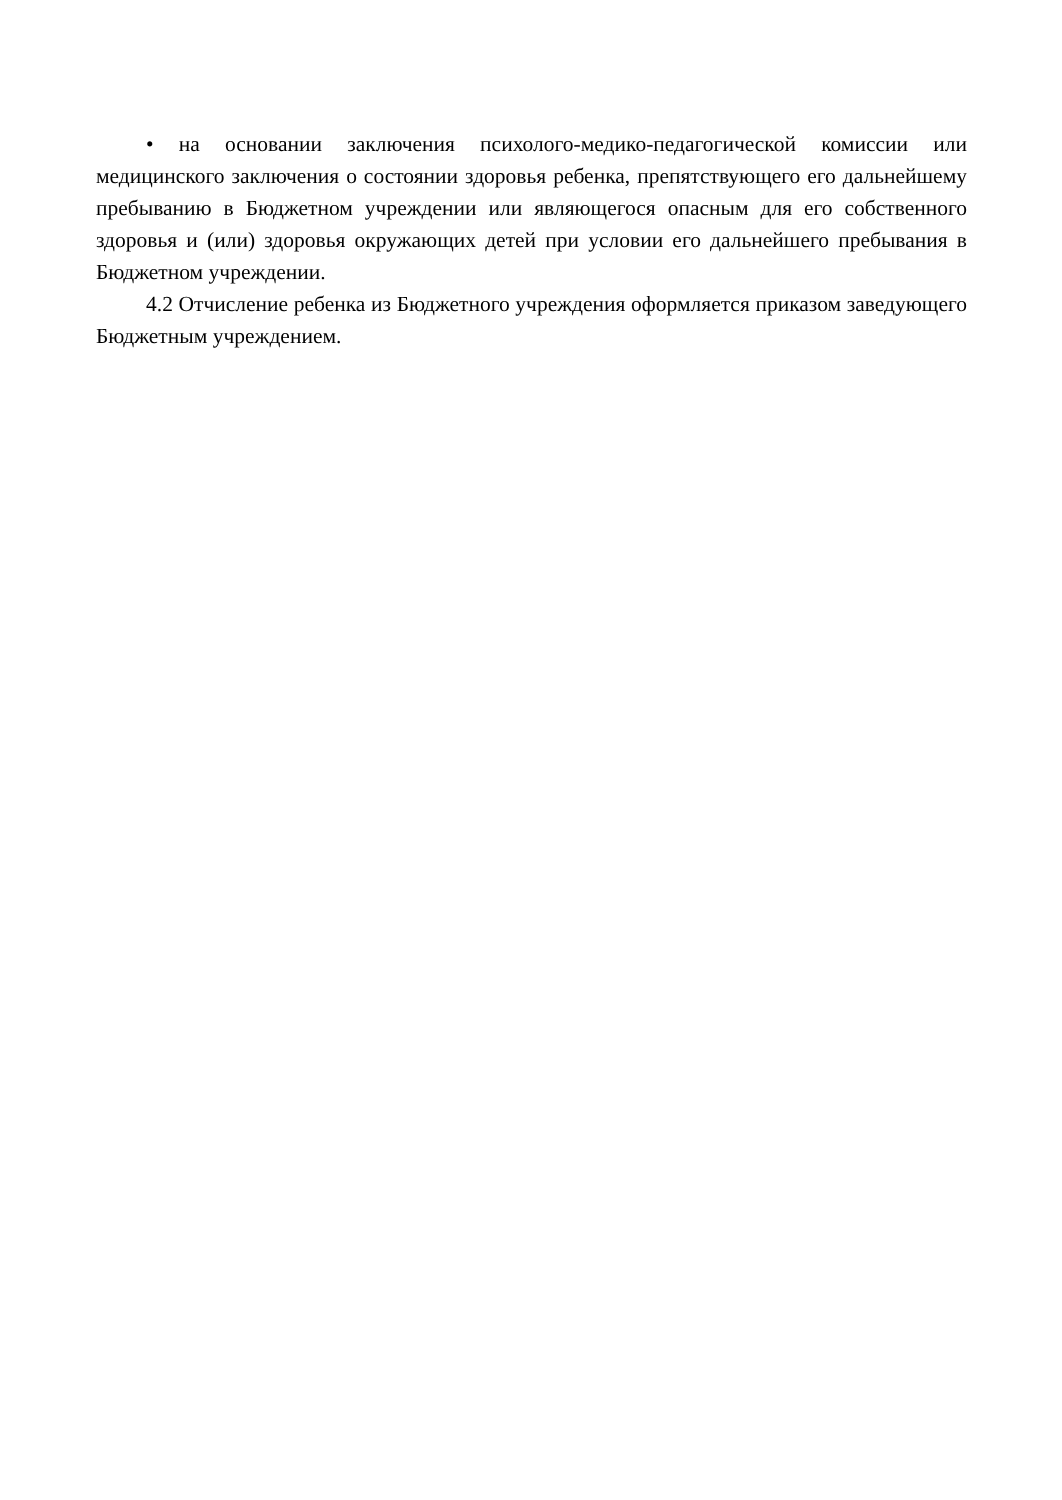• на основании заключения психолого-медико-педагогической комиссии или медицинского заключения о состоянии здоровья ребенка, препятствующего его дальнейшему пребыванию в Бюджетном учреждении или являющегося опасным для его собственного здоровья и (или) здоровья окружающих детей при условии его дальнейшего пребывания в Бюджетном учреждении.
4.2 Отчисление ребенка из Бюджетного учреждения оформляется приказом заведующего Бюджетным учреждением.